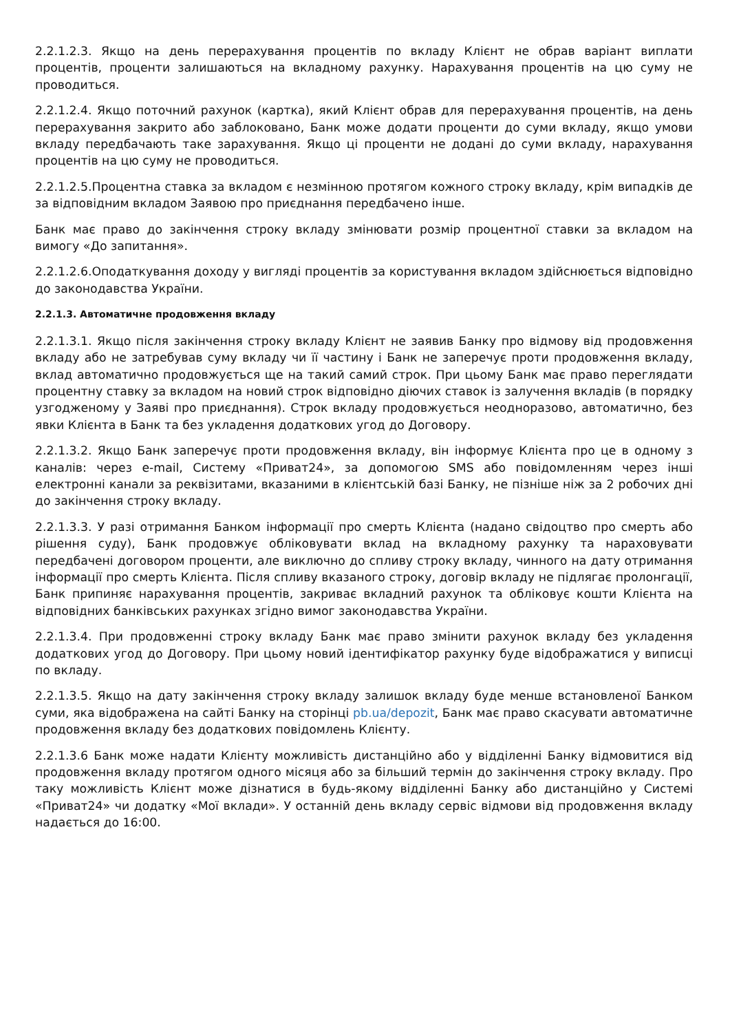2.2.1.2.3. Якщо на день перерахування процентів по вкладу Клієнт не обрав варіант виплати процентів, проценти залишаються на вкладному рахунку. Нарахування процентів на цю суму не проводиться.
2.2.1.2.4. Якщо поточний рахунок (картка), який Клієнт обрав для перерахування процентів, на день перерахування закрито або заблоковано, Банк може додати проценти до суми вкладу, якщо умови вкладу передбачають таке зарахування. Якщо ці проценти не додані до суми вкладу, нарахування процентів на цю суму не проводиться.
2.2.1.2.5.Процентна ставка за вкладом є незмінною протягом кожного строку вкладу, крім випадків де за відповідним вкладом Заявою про приєднання передбачено інше.
Банк має право до закінчення строку вкладу змінювати розмір процентної ставки за вкладом на вимогу «До запитання».
2.2.1.2.6.Оподаткування доходу у вигляді процентів за користування вкладом здійснюється відповідно до законодавства України.
2.2.1.3. Автоматичне продовження вкладу
2.2.1.3.1. Якщо після закінчення строку вкладу Клієнт не заявив Банку про відмову від продовження вкладу або не затребував суму вкладу чи її частину і Банк не заперечує проти продовження вкладу, вклад автоматично продовжується ще на такий самий строк. При цьому Банк має право переглядати процентну ставку за вкладом на новий строк відповідно діючих ставок із залучення вкладів (в порядку узгодженому у Заяві про приєднання). Строк вкладу продовжується неодноразово, автоматично, без явки Клієнта в Банк та без укладення додаткових угод до Договору.
2.2.1.3.2. Якщо Банк заперечує проти продовження вкладу, він інформує Клієнта про це в одному з каналів: через e-mail, Систему «Приват24», за допомогою SMS або повідомленням через інші електронні канали за реквізитами, вказаними в клієнтській базі Банку, не пізніше ніж за 2 робочих дні до закінчення строку вкладу.
2.2.1.3.3. У разі отримання Банком інформації про смерть Клієнта (надано свідоцтво про смерть або рішення суду), Банк продовжує обліковувати вклад на вкладному рахунку та нараховувати передбачені договором проценти, але виключно до спливу строку вкладу, чинного на дату отримання інформації про смерть Клієнта. Після спливу вказаного строку, договір вкладу не підлягає пролонгації, Банк припиняє нарахування процентів, закриває вкладний рахунок та обліковує кошти Клієнта на відповідних банківських рахунках згідно вимог законодавства України.
2.2.1.3.4. При продовженні строку вкладу Банк має право змінити рахунок вкладу без укладення додаткових угод до Договору. При цьому новий ідентифікатор рахунку буде відображатися у виписці по вкладу.
2.2.1.3.5. Якщо на дату закінчення строку вкладу залишок вкладу буде менше встановленої Банком суми, яка відображена на сайті Банку на сторінці pb.ua/depozit, Банк має право скасувати автоматичне продовження вкладу без додаткових повідомлень Клієнту.
2.2.1.3.6 Банк може надати Клієнту можливість дистанційно або у відділенні Банку відмовитися від продовження вкладу протягом одного місяця або за більший термін до закінчення строку вкладу. Про таку можливість Клієнт може дізнатися в будь-якому відділенні Банку або дистанційно у Системі «Приват24» чи додатку «Мої вклади». У останній день вкладу сервіс відмови від продовження вкладу надається до 16:00.